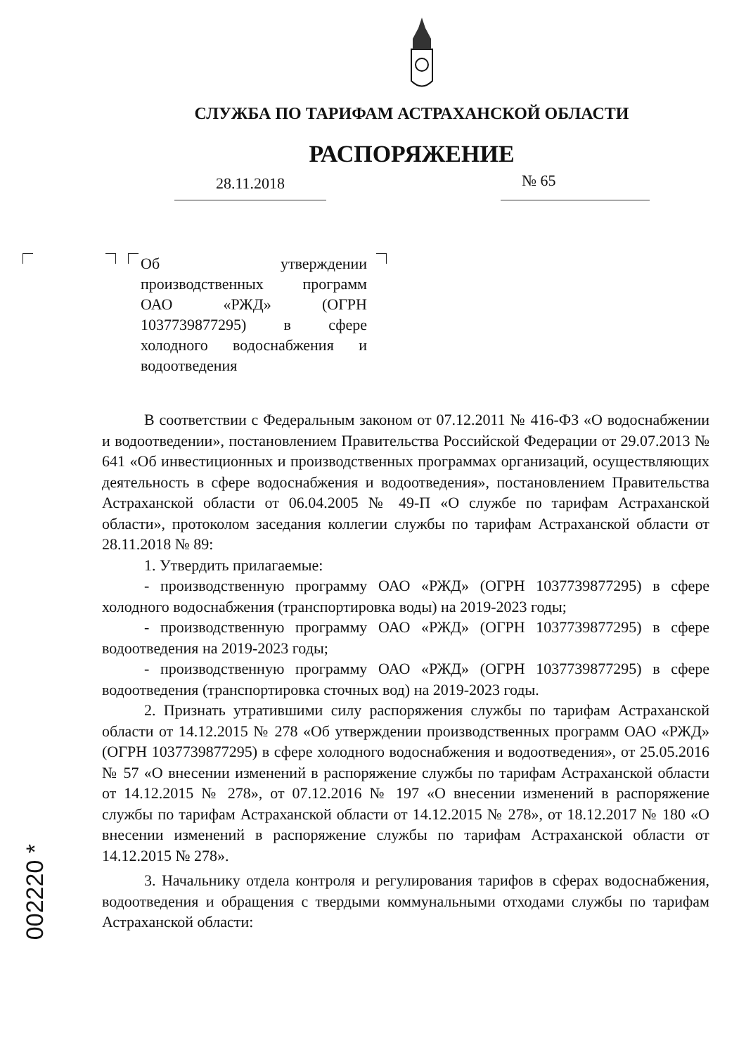СЛУЖБА ПО ТАРИФАМ АСТРАХАНСКОЙ ОБЛАСТИ
РАСПОРЯЖЕНИЕ
28.11.2018 № 65
Об утверждении производственных программ ОАО «РЖД» (ОГРН 1037739877295) в сфере холодного водоснабжения и водоотведения
В соответствии с Федеральным законом от 07.12.2011 № 416-ФЗ «О водоснабжении и водоотведении», постановлением Правительства Российской Федерации от 29.07.2013 № 641 «Об инвестиционных и производственных программах организаций, осуществляющих деятельность в сфере водоснабжения и водоотведения», постановлением Правительства Астраханской области от 06.04.2005 № 49-П «О службе по тарифам Астраханской области», протоколом заседания коллегии службы по тарифам Астраханской области от 28.11.2018 № 89:
1. Утвердить прилагаемые:
- производственную программу ОАО «РЖД» (ОГРН 1037739877295) в сфере холодного водоснабжения (транспортировка воды) на 2019-2023 годы;
- производственную программу ОАО «РЖД» (ОГРН 1037739877295) в сфере водоотведения на 2019-2023 годы;
- производственную программу ОАО «РЖД» (ОГРН 1037739877295) в сфере водоотведения (транспортировка сточных вод) на 2019-2023 годы.
2. Признать утратившими силу распоряжения службы по тарифам Астраханской области от 14.12.2015 № 278 «Об утверждении производственных программ ОАО «РЖД» (ОГРН 1037739877295) в сфере холодного водоснабжения и водоотведения», от 25.05.2016 № 57 «О внесении изменений в распоряжение службы по тарифам Астраханской области от 14.12.2015 № 278», от 07.12.2016 № 197 «О внесении изменений в распоряжение службы по тарифам Астраханской области от 14.12.2015 № 278», от 18.12.2017 № 180 «О внесении изменений в распоряжение службы по тарифам Астраханской области от 14.12.2015 № 278».
3. Начальнику отдела контроля и регулирования тарифов в сферах водоснабжения, водоотведения и обращения с твердыми коммунальными отходами службы по тарифам Астраханской области:
002220 *